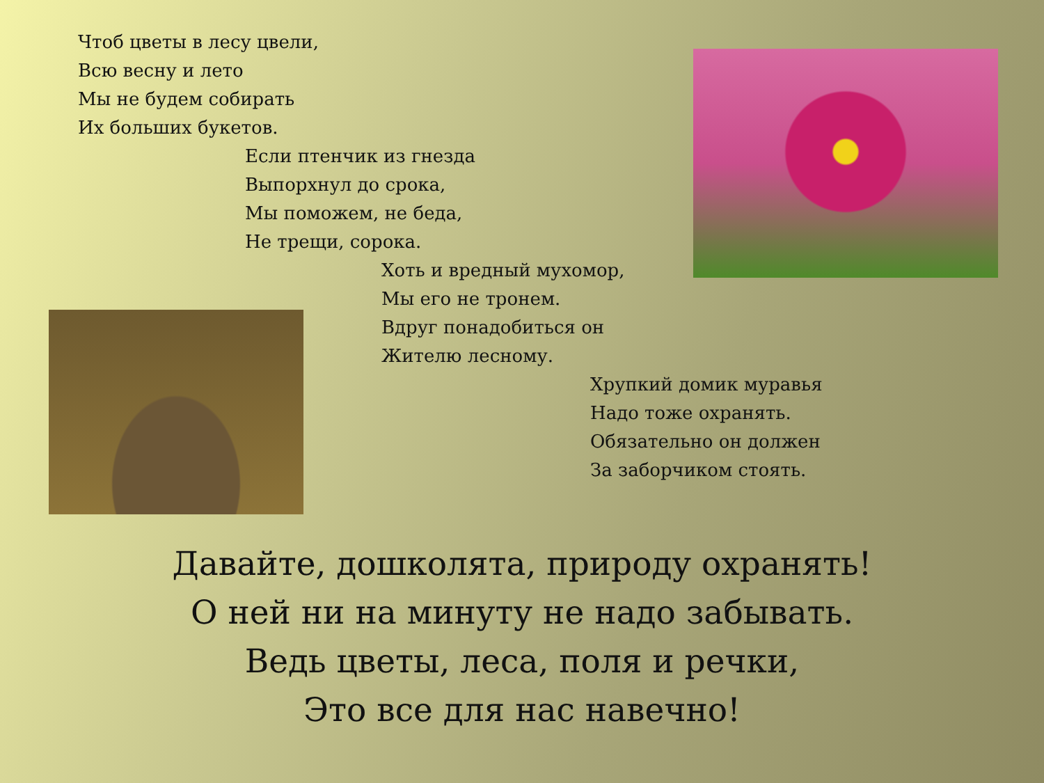Чтоб цветы в лесу цвели,
Всю весну и лето
Мы не будем собирать
Их больших букетов.
Если птенчик из гнезда
Выпорхнул до срока,
Мы поможем, не беда,
Не трещи, сорока.
Хоть и вредный мухомор,
Мы его не тронем.
Вдруг понадобиться он
Жителю лесному.
Хрупкий домик муравья
Надо тоже охранять.
Обязательно он должен
За заборчиком стоять.
Давайте, дошколята, природу охранять!
О ней ни на минуту не надо забывать.
Ведь цветы, леса, поля и речки,
Это все для нас навечно!